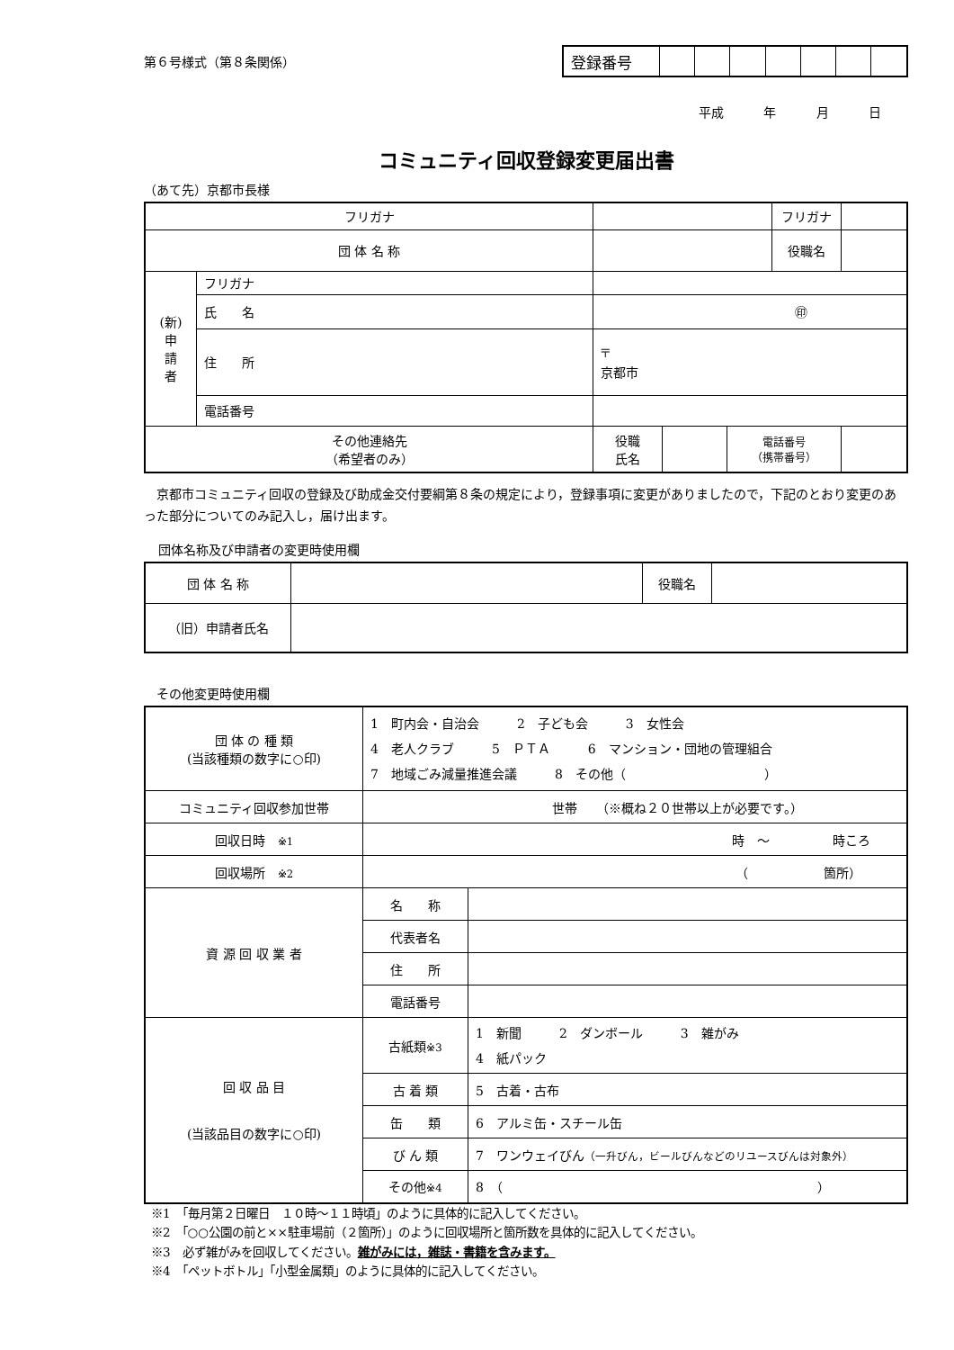第６号様式（第８条関係）
| 登録番号 | | | | | | | |
平成 年 月 日
コミュニティ回収登録変更届出書
（あて先）京都市長様
| フリガナ | | | | | フリガナ | |
| 団 体 名 称 | | | | | 役職名 | |
| (新) 申 請 者 | フリガナ | | | | | |
| | 氏 名 | ㊞ | | | | |
| | 住 所 | 〒 京都市 | | | | |
| | 電話番号 | | | | | |
| その他連絡先 （希望者のみ） | | 役職 氏名 | | 電話番号 （携帯番号） | | |
京都市コミュニティ回収の登録及び助成金交付要綱第８条の規定により，登録事項に変更がありましたので，下記のとおり変更のあった部分についてのみ記入し，届け出ます。
団体名称及び申請者の変更時使用欄
| 団 体 名 称 | | 役職名 | |
| （旧）申請者氏名 | | | |
その他変更時使用欄
| 団 体 の 種 類 (当該種類の数字に○印) | 1 町内会・自治会 2 子ども会 3 女性会 4 老人クラブ 5 ＰＴＡ 6 マンション・団地の管理組合 7 地域ごみ減量推進会議 8 その他（ ） | |
| コミュニティ回収参加世帯 | 世帯 （※概ね２０世帯以上が必要です。） | |
| 回収日時 ※1 | 時 ～ 時ころ | |
| 回収場所 ※2 | （ 箇所） | |
| 資 源 回 収 業 者 | 名 称 | |
| | 代表者名 | |
| | 住 所 | |
| | 電話番号 | |
| 回 収 品 目 (当該品目の数字に○印) | 古紙類 ※3 | 1 新聞 2 ダンボール 3 雑がみ 4 紙パック |
| | 古 着 類 | 5 古着・古布 |
| | 缶 類 | 6 アルミ缶・スチール缶 |
| | び ん 類 | 7 ワンウェイびん （一升びん，ビールびんなどのリユースびんは対象外） |
| | その他 ※4 | 8 （ ） |
※1　「毎月第２日曜日　１０時～１１時頃」のように具体的に記入してください。
※2　「○○公園の前と××駐車場前（２箇所）」のように回収場所と箇所数を具体的に記入してください。
※3　必ず雑がみを回収してください。雑がみには，雑誌・書籍を含みます。
※4　「ペットボトル」「小型金属類」のように具体的に記入してください。